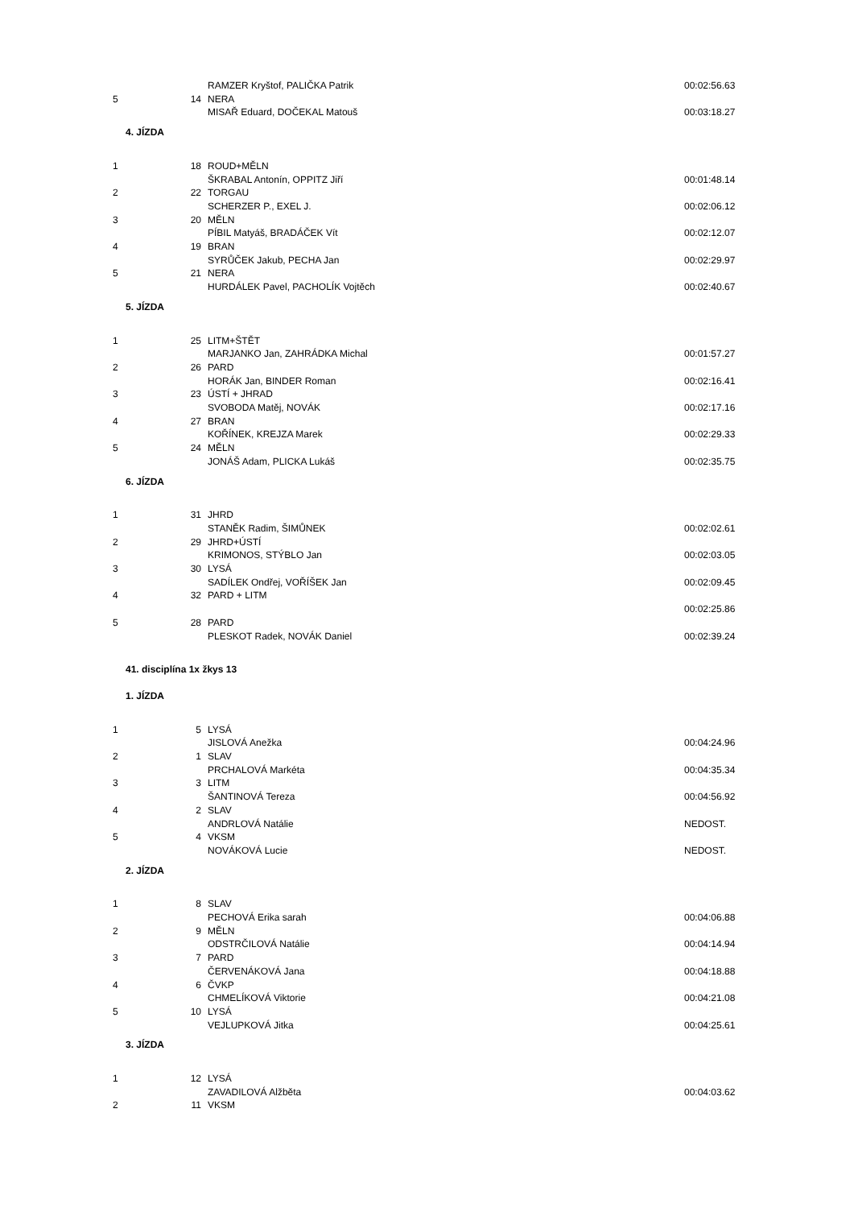| | | RAMZER Kryštof, PALIČKA Patrik | 00:02:56.63 |
| 5 | 14 | NERA | |
| | | MISAŘ Eduard, DOČEKAL Matouš | 00:03:18.27 |
| 4. JÍZDA | | | |
| 1 | 18 | ROUD+MĚLN | |
| | | ŠKRABAL Antonín, OPPITZ Jiří | 00:01:48.14 |
| 2 | 22 | TORGAU | |
| | | SCHERZER P., EXEL J. | 00:02:06.12 |
| 3 | 20 | MĚLN | |
| | | PÍBIL Matyáš, BRADÁČEK Vít | 00:02:12.07 |
| 4 | 19 | BRAN | |
| | | SYRŮČEK Jakub, PECHA Jan | 00:02:29.97 |
| 5 | 21 | NERA | |
| | | HURDÁLEK Pavel, PACHOLÍK Vojtěch | 00:02:40.67 |
| 5. JÍZDA | | | |
| 1 | 25 | LITM+ŠTĚT | |
| | | MARJANKO Jan, ZAHRÁDKA Michal | 00:01:57.27 |
| 2 | 26 | PARD | |
| | | HORÁK Jan, BINDER Roman | 00:02:16.41 |
| 3 | 23 | ÚSTÍ + JHRAD | |
| | | SVOBODA Matěj, NOVÁK | 00:02:17.16 |
| 4 | 27 | BRAN | |
| | | KOŘÍNEK, KREJZA Marek | 00:02:29.33 |
| 5 | 24 | MĚLN | |
| | | JONÁŠ Adam, PLICKA Lukáš | 00:02:35.75 |
| 6. JÍZDA | | | |
| 1 | 31 | JHRD | |
| | | STANĚK Radim, ŠIMŮNEK | 00:02:02.61 |
| 2 | 29 | JHRD+ÚSTÍ | |
| | | KRIMONOS, STÝBLO Jan | 00:02:03.05 |
| 3 | 30 | LYSÁ | |
| | | SADÍLEK Ondřej, VOŘÍŠEK Jan | 00:02:09.45 |
| 4 | 32 | PARD + LITM | |
| | | | 00:02:25.86 |
| 5 | 28 | PARD | |
| | | PLESKOT Radek, NOVÁK Daniel | 00:02:39.24 |
| 41. disciplína 1x žkys 13 | | | |
| 1. JÍZDA | | | |
| 1 | 5 | LYSÁ | |
| | | JISLOVÁ Anežka | 00:04:24.96 |
| 2 | 1 | SLAV | |
| | | PRCHALOVÁ Markéta | 00:04:35.34 |
| 3 | 3 | LITM | |
| | | ŠANTINOVÁ Tereza | 00:04:56.92 |
| 4 | 2 | SLAV | |
| | | ANDRLOVÁ Natálie | NEDOST. |
| 5 | 4 | VKSM | |
| | | NOVÁKOVÁ Lucie | NEDOST. |
| 2. JÍZDA | | | |
| 1 | 8 | SLAV | |
| | | PECHOVÁ Erika sarah | 00:04:06.88 |
| 2 | 9 | MĚLN | |
| | | ODSTRČILOVÁ Natálie | 00:04:14.94 |
| 3 | 7 | PARD | |
| | | ČERVENÁKOVÁ Jana | 00:04:18.88 |
| 4 | 6 | ČVKP | |
| | | CHMELÍKOVÁ Viktorie | 00:04:21.08 |
| 5 | 10 | LYSÁ | |
| | | VEJLUPKOVÁ Jitka | 00:04:25.61 |
| 3. JÍZDA | | | |
| 1 | 12 | LYSÁ | |
| | | ZAVADILOVÁ Alžběta | 00:04:03.62 |
| 2 | 11 | VKSM | |